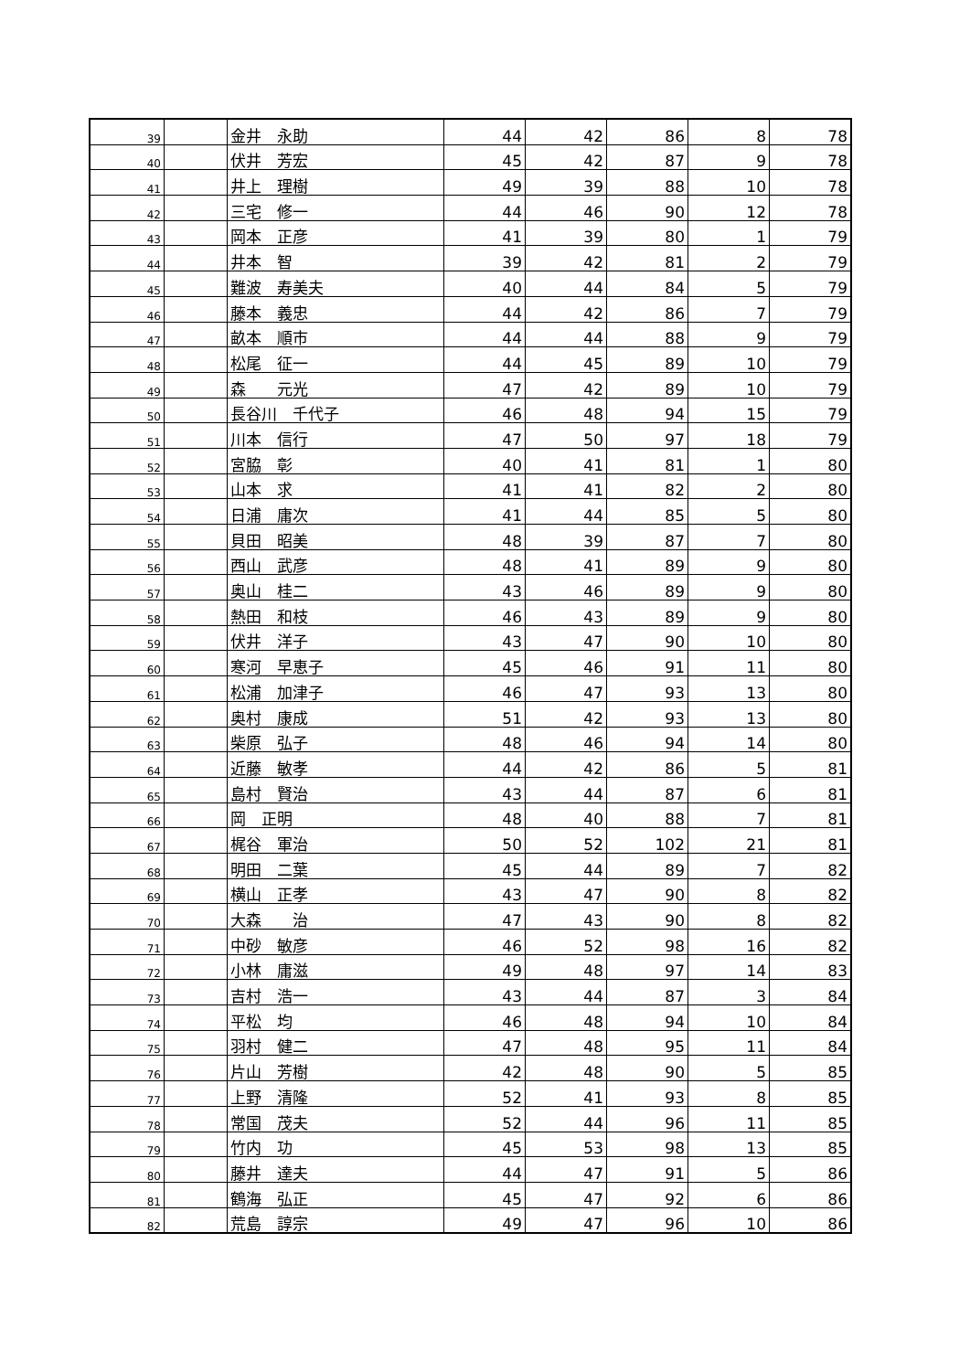| 39 | | 金井 永助 | 44 | 42 | 86 | 8 | 78 |
| 40 | | 伏井 芳宏 | 45 | 42 | 87 | 9 | 78 |
| 41 | | 井上 理樹 | 49 | 39 | 88 | 10 | 78 |
| 42 | | 三宅 修一 | 44 | 46 | 90 | 12 | 78 |
| 43 | | 岡本 正彦 | 41 | 39 | 80 | 1 | 79 |
| 44 | | 井本 智 | 39 | 42 | 81 | 2 | 79 |
| 45 | | 難波 寿美夫 | 40 | 44 | 84 | 5 | 79 |
| 46 | | 藤本 義忠 | 44 | 42 | 86 | 7 | 79 |
| 47 | | 畝本 順市 | 44 | 44 | 88 | 9 | 79 |
| 48 | | 松尾 征一 | 44 | 45 | 89 | 10 | 79 |
| 49 | | 森 元光 | 47 | 42 | 89 | 10 | 79 |
| 50 | | 長谷川 千代子 | 46 | 48 | 94 | 15 | 79 |
| 51 | | 川本 信行 | 47 | 50 | 97 | 18 | 79 |
| 52 | | 宮脇 彰 | 40 | 41 | 81 | 1 | 80 |
| 53 | | 山本 求 | 41 | 41 | 82 | 2 | 80 |
| 54 | | 日浦 庸次 | 41 | 44 | 85 | 5 | 80 |
| 55 | | 貝田 昭美 | 48 | 39 | 87 | 7 | 80 |
| 56 | | 西山 武彦 | 48 | 41 | 89 | 9 | 80 |
| 57 | | 奥山 桂二 | 43 | 46 | 89 | 9 | 80 |
| 58 | | 熱田 和枝 | 46 | 43 | 89 | 9 | 80 |
| 59 | | 伏井 洋子 | 43 | 47 | 90 | 10 | 80 |
| 60 | | 寒河 早恵子 | 45 | 46 | 91 | 11 | 80 |
| 61 | | 松浦 加津子 | 46 | 47 | 93 | 13 | 80 |
| 62 | | 奥村 康成 | 51 | 42 | 93 | 13 | 80 |
| 63 | | 柴原 弘子 | 48 | 46 | 94 | 14 | 80 |
| 64 | | 近藤 敏孝 | 44 | 42 | 86 | 5 | 81 |
| 65 | | 島村 賢治 | 43 | 44 | 87 | 6 | 81 |
| 66 | | 岡 正明 | 48 | 40 | 88 | 7 | 81 |
| 67 | | 梶谷 軍治 | 50 | 52 | 102 | 21 | 81 |
| 68 | | 明田 二葉 | 45 | 44 | 89 | 7 | 82 |
| 69 | | 横山 正孝 | 43 | 47 | 90 | 8 | 82 |
| 70 | | 大森 治 | 47 | 43 | 90 | 8 | 82 |
| 71 | | 中砂 敏彦 | 46 | 52 | 98 | 16 | 82 |
| 72 | | 小林 庸滋 | 49 | 48 | 97 | 14 | 83 |
| 73 | | 吉村 浩一 | 43 | 44 | 87 | 3 | 84 |
| 74 | | 平松 均 | 46 | 48 | 94 | 10 | 84 |
| 75 | | 羽村 健二 | 47 | 48 | 95 | 11 | 84 |
| 76 | | 片山 芳樹 | 42 | 48 | 90 | 5 | 85 |
| 77 | | 上野 清隆 | 52 | 41 | 93 | 8 | 85 |
| 78 | | 常国 茂夫 | 52 | 44 | 96 | 11 | 85 |
| 79 | | 竹内 功 | 45 | 53 | 98 | 13 | 85 |
| 80 | | 藤井 達夫 | 44 | 47 | 91 | 5 | 86 |
| 81 | | 鶴海 弘正 | 45 | 47 | 92 | 6 | 86 |
| 82 | | 荒島 諄宗 | 49 | 47 | 96 | 10 | 86 |